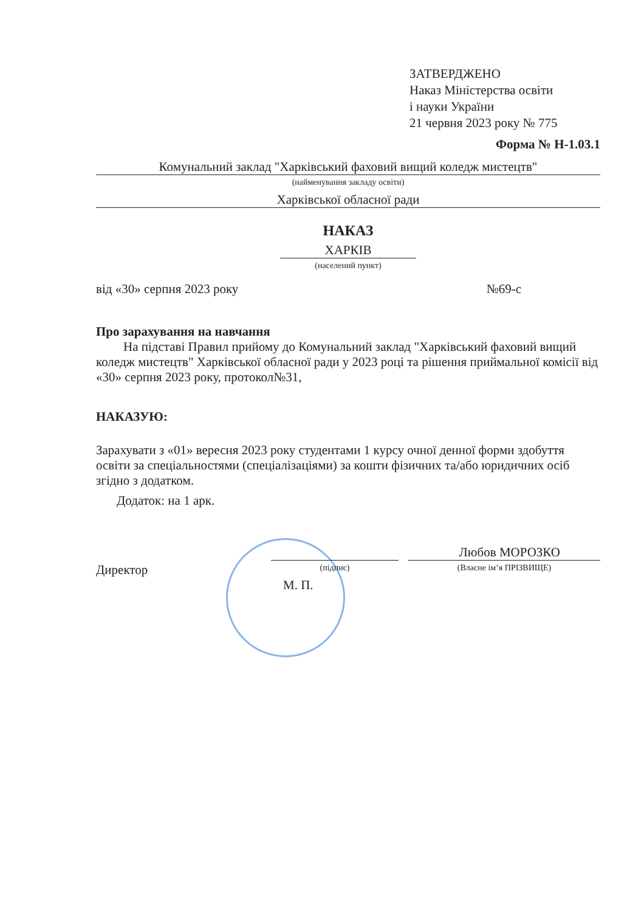ЗАТВЕРДЖЕНО
Наказ Міністерства освіти
і науки України
21 червня 2023 року № 775
Форма № Н-1.03.1
Комунальний заклад "Харківський фаховий вищий коледж мистецтв"
(найменування закладу освіти)
Харківської обласної ради
НАКАЗ
ХАРКІВ
(населений пункт)
від «30» серпня 2023 року №69-с
Про зарахування на навчання
На підставі Правил прийому до Комунальний заклад "Харківський фаховий вищий коледж мистецтв" Харківської обласної ради у 2023 році та рішення приймальної комісії від «30» серпня 2023 року, протокол№31,
НАКАЗУЮ:
Зарахувати з «01» вересня 2023 року студентами 1 курсу очної денної форми здобуття освіти за спеціальностями (спеціалізаціями) за кошти фізичних та/або юридичних осіб згідно з додатком.
Додаток: на 1 арк.
Директор
(підпис)
Любов МОРОЗКО
(Власне ім’я ПРІЗВИЩЕ)
М. П.